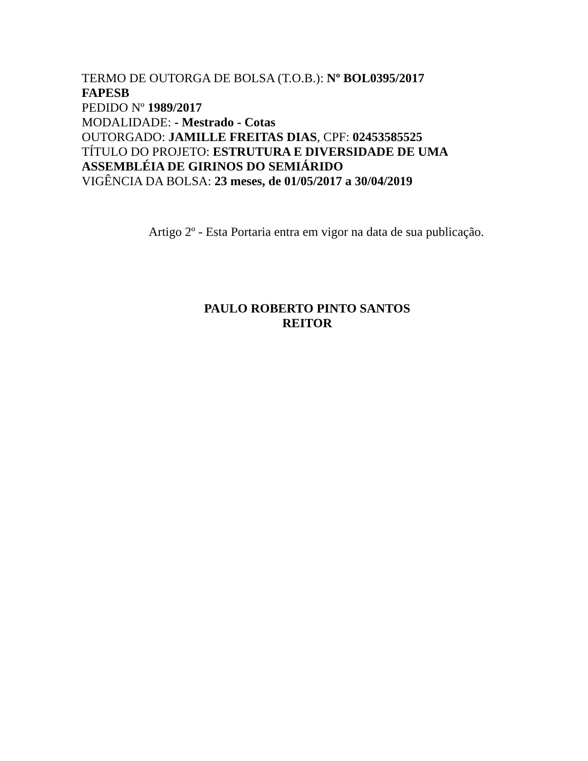TERMO DE OUTORGA DE BOLSA (T.O.B.): Nº BOL0395/2017
FAPESB
PEDIDO Nº 1989/2017
MODALIDADE: - Mestrado - Cotas
OUTORGADO: JAMILLE FREITAS DIAS, CPF: 02453585525
TÍTULO DO PROJETO: ESTRUTURA E DIVERSIDADE DE UMA ASSEMBLÉIA DE GIRINOS DO SEMIÁRIDO
VIGÊNCIA DA BOLSA: 23 meses, de 01/05/2017 a 30/04/2019
Artigo 2º - Esta Portaria entra em vigor na data de sua publicação.
PAULO ROBERTO PINTO SANTOS
REITOR